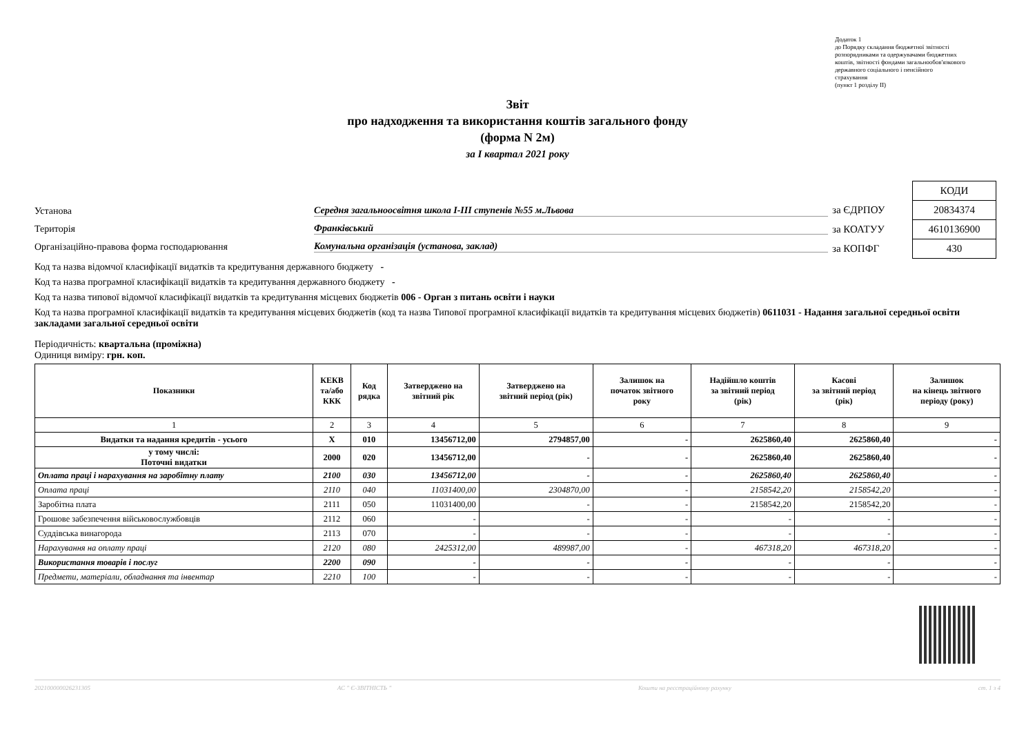Додаток 1
до Порядку складання бюджетної звітності
розпорядниками та одержувачами бюджетних
коштів, звітності фондами загальнообов'язкового
державного соціального і пенсійного
страхування
(пункт 1 розділу II)
Звіт
про надходження та використання коштів загального фонду
(форма N 2м)
за I квартал 2021 року
Установа Середня загальноосвітня школа I-III ступенів №55 м.Львова
Територія Франківський
Організаційно-правова форма господарювання Комунальна організація (установа, заклад)
| | КОДИ |
| за ЄДРПОУ | 20834374 |
| за КОАТУУ | 4610136900 |
| за КОПФГ | 430 |
Код та назва відомчої класифікації видатків та кредитування державного бюджету -
Код та назва програмної класифікації видатків та кредитування державного бюджету -
Код та назва типової відомчої класифікації видатків та кредитування місцевих бюджетів 006 - Орган з питань освіти і науки
Код та назва програмної класифікації видатків та кредитування місцевих бюджетів (код та назва Типової програмної класифікації видатків та кредитування місцевих бюджетів) 0611031 - Надання загальної середньої освіти закладами загальної середньої освіти
Періодичність: квартальна (проміжна)
Одиниця виміру: грн. коп.
| Показники | КЕКВ та/або ККК | Код рядка | Затверджено на звітний рік | Затверджено на звітний період (рік) | Залишок на початок звітного року | Надійшло коштів за звітний період (рік) | Касові за звітний період (рік) | Залишок на кінець звітного періоду (року) |
| --- | --- | --- | --- | --- | --- | --- | --- | --- |
| 1 | 2 | 3 | 4 | 5 | 6 | 7 | 8 | 9 |
| Видатки та надання кредитів - усього | X | 010 | 13456712,00 | 2794857,00 | - | 2625860,40 | 2625860,40 | - |
| у тому числі: Поточні видатки | 2000 | 020 | 13456712,00 | - | - | 2625860,40 | 2625860,40 | - |
| Оплата праці і нарахування на заробітну плату | 2100 | 030 | 13456712,00 | - | - | 2625860,40 | 2625860,40 | - |
| Оплата праці | 2110 | 040 | 11031400,00 | 2304870,00 | - | 2158542,20 | 2158542,20 | - |
| Заробітна плата | 2111 | 050 | 11031400,00 | - | - | 2158542,20 | 2158542,20 | - |
| Грошове забезпечення військовослужбовців | 2112 | 060 | - | - | - | - | - | - |
| Суддівська винагорода | 2113 | 070 | - | - | - | - | - | - |
| Нарахування на оплату праці | 2120 | 080 | 2425312,00 | 489987,00 | - | 467318,20 | 467318,20 | - |
| Використання товарів і послуг | 2200 | 090 | - | - | - | - | - | - |
| Предмети, матеріали, обладнання та інвентар | 2210 | 100 | - | - | - | - | - | - |
202100000026231305 АС " Є-ЗВІТНІСТЬ " Кошти на реєстраційному рахунку ст. 1 з 4